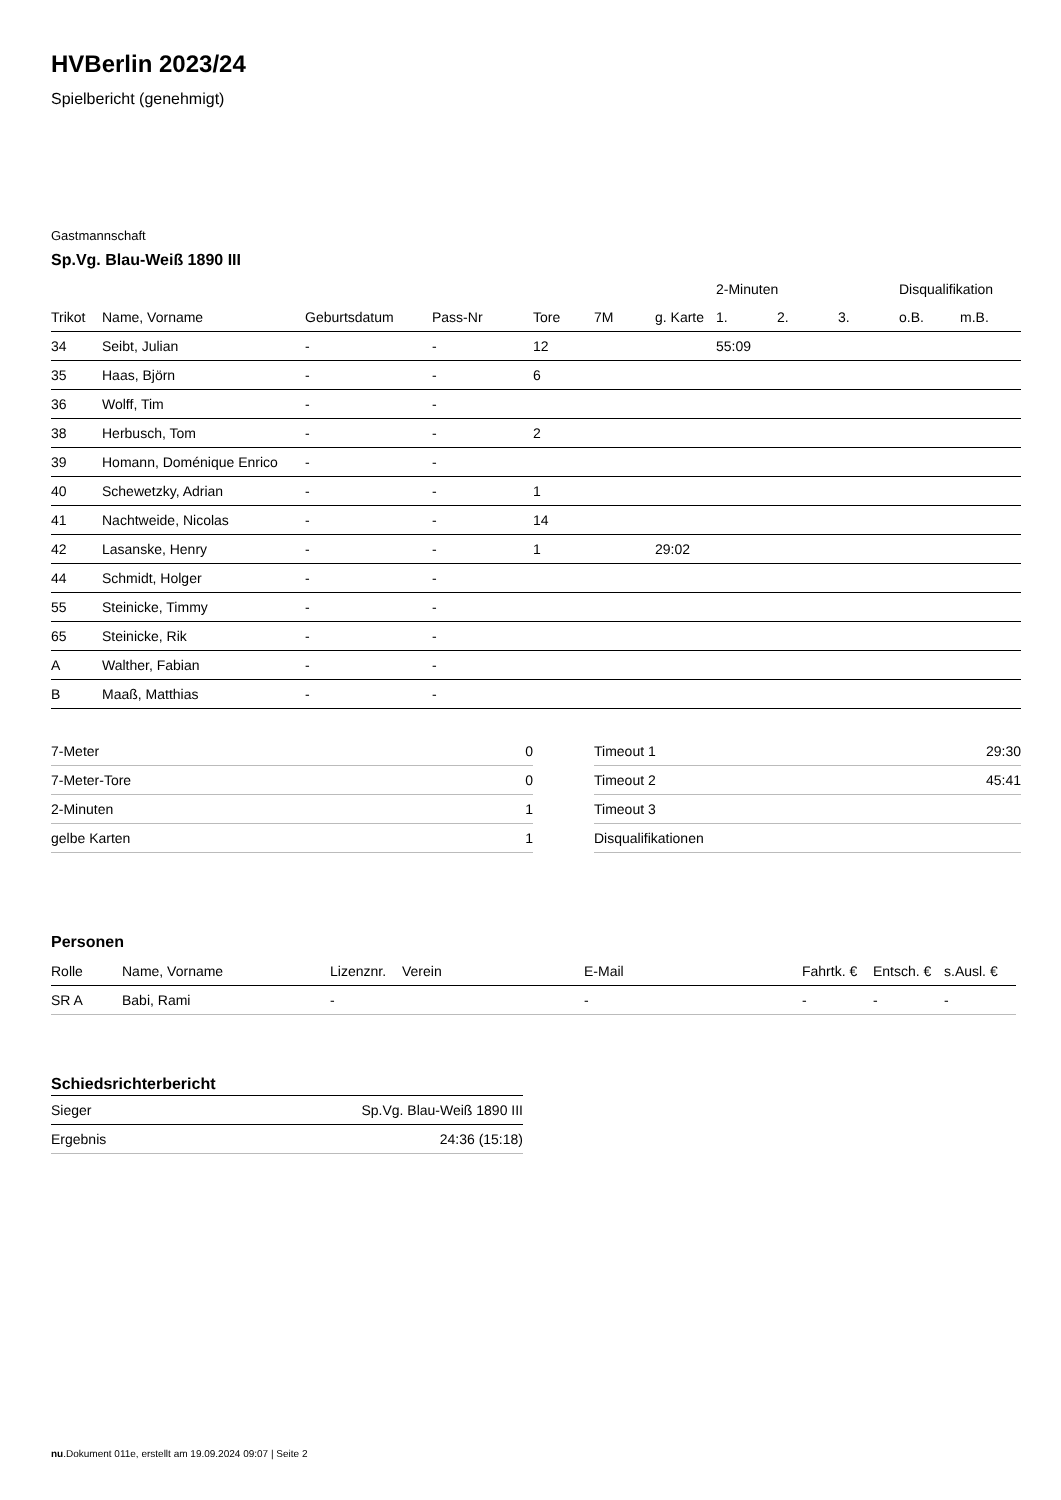HVBerlin 2023/24
Spielbericht (genehmigt)
Gastmannschaft
Sp.Vg. Blau-Weiß 1890 III
| | | | | | | | 2-Minuten | | | Disqualifikation | |
| --- | --- | --- | --- | --- | --- | --- | --- | --- | --- | --- | --- |
| Trikot | Name, Vorname | Geburtsdatum | Pass-Nr | Tore | 7M | g. Karte | 1. | 2. | 3. | o.B. | m.B. |
| 34 | Seibt, Julian | - | - | 12 | | | 55:09 | | | | |
| 35 | Haas, Björn | - | - | 6 | | | | | | | |
| 36 | Wolff, Tim | - | - | | | | | | | | |
| 38 | Herbusch, Tom | - | - | 2 | | | | | | | |
| 39 | Homann, Doménique Enrico | - | - | | | | | | | | |
| 40 | Schewetzky, Adrian | - | - | 1 | | | | | | | |
| 41 | Nachtweide, Nicolas | - | - | 14 | | | | | | | |
| 42 | Lasanske, Henry | - | - | 1 | | 29:02 | | | | | |
| 44 | Schmidt, Holger | - | - | | | | | | | | |
| 55 | Steinicke, Timmy | - | - | | | | | | | | |
| 65 | Steinicke, Rik | - | - | | | | | | | | |
| A | Walther, Fabian | - | - | | | | | | | | |
| B | Maaß, Matthias | - | - | | | | | | | | |
| 7-Meter | 0 |
| 7-Meter-Tore | 0 |
| 2-Minuten | 1 |
| gelbe Karten | 1 |
| Timeout 1 | 29:30 |
| Timeout 2 | 45:41 |
| Timeout 3 | |
| Disqualifikationen | |
Personen
| Rolle | Name, Vorname | Lizenznr. | Verein | E-Mail | Fahrtk. € | Entsch. € | s.Ausl. € |
| --- | --- | --- | --- | --- | --- | --- | --- |
| SR A | Babi, Rami | - | | - | - | - | - |
Schiedsrichterbericht
| Sieger | Sp.Vg. Blau-Weiß 1890 III |
| Ergebnis | 24:36 (15:18) |
nu.Dokument 011e, erstellt am 19.09.2024 09:07 | Seite 2